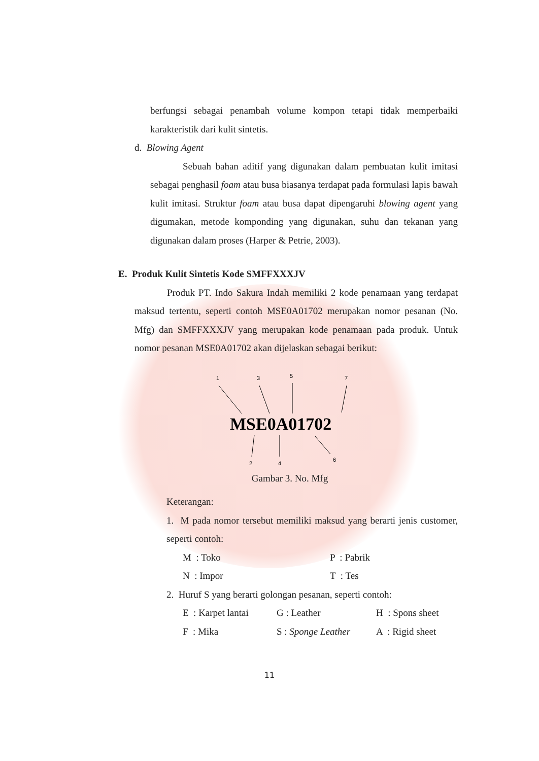berfungsi sebagai penambah volume kompon tetapi tidak memperbaiki karakteristik dari kulit sintetis.
d. Blowing Agent
Sebuah bahan aditif yang digunakan dalam pembuatan kulit imitasi sebagai penghasil foam atau busa biasanya terdapat pada formulasi lapis bawah kulit imitasi. Struktur foam atau busa dapat dipengaruhi blowing agent yang digumakan, metode komponding yang digunakan, suhu dan tekanan yang digunakan dalam proses (Harper & Petrie, 2003).
E. Produk Kulit Sintetis Kode SMFFXXXJV
Produk PT. Indo Sakura Indah memiliki 2 kode penamaan yang terdapat maksud tertentu, seperti contoh MSE0A01702 merupakan nomor pesanan (No. Mfg) dan SMFFXXXJV yang merupakan kode penamaan pada produk. Untuk nomor pesanan MSE0A01702 akan dijelaskan sebagai berikut:
1
3
5
7
MSE0A01702
2
4
6
Gambar 3. No. Mfg
Keterangan:
1. M pada nomor tersebut memiliki maksud yang berarti jenis customer, seperti contoh:
M : Toko P : Pabrik
N : Impor T : Tes
2. Huruf S yang berarti golongan pesanan, seperti contoh:
E : Karpet lantai G : Leather H : Spons sheet
F : Mika S : Sponge Leather A : Rigid sheet
11